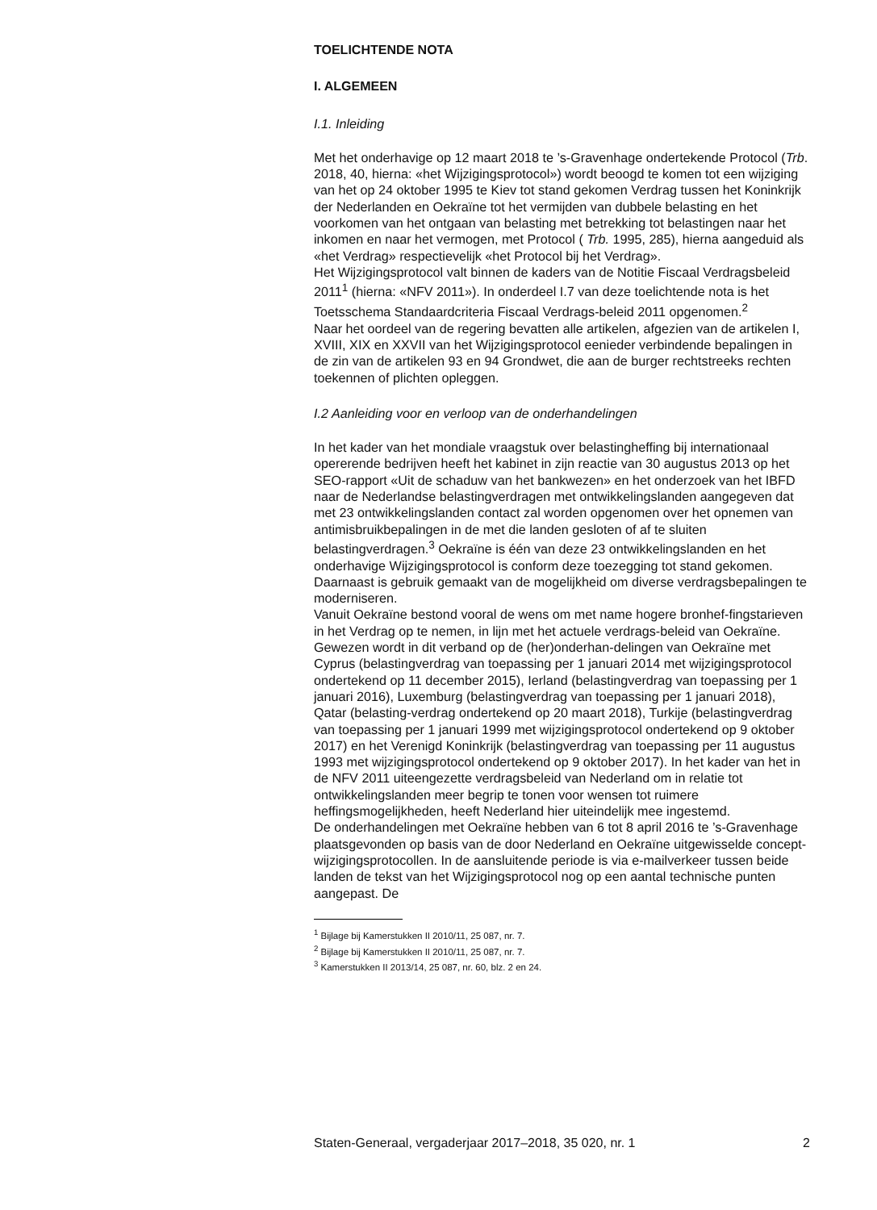TOELICHTENDE NOTA
I. ALGEMEEN
I.1. Inleiding
Met het onderhavige op 12 maart 2018 te ’s-Gravenhage ondertekende Protocol (Trb. 2018, 40, hierna: «het Wijzigingsprotocol») wordt beoogd te komen tot een wijziging van het op 24 oktober 1995 te Kiev tot stand gekomen Verdrag tussen het Koninkrijk der Nederlanden en Oekraïne tot het vermijden van dubbele belasting en het voorkomen van het ontgaan van belasting met betrekking tot belastingen naar het inkomen en naar het vermogen, met Protocol ( Trb. 1995, 285), hierna aangeduid als «het Verdrag» respectievelijk «het Protocol bij het Verdrag».
Het Wijzigingsprotocol valt binnen de kaders van de Notitie Fiscaal Verdragsbeleid 2011<sup>1</sup> (hierna: «NFV 2011»). In onderdeel I.7 van deze toelichtende nota is het Toetsschema Standaardcriteria Fiscaal Verdrags-beleid 2011 opgenomen.<sup>2</sup>
Naar het oordeel van de regering bevatten alle artikelen, afgezien van de artikelen I, XVIII, XIX en XXVII van het Wijzigingsprotocol eenieder verbindende bepalingen in de zin van de artikelen 93 en 94 Grondwet, die aan de burger rechtstreeks rechten toekennen of plichten opleggen.
I.2 Aanleiding voor en verloop van de onderhandelingen
In het kader van het mondiale vraagstuk over belastingheffing bij internationaal opererende bedrijven heeft het kabinet in zijn reactie van 30 augustus 2013 op het SEO-rapport «Uit de schaduw van het bankwezen» en het onderzoek van het IBFD naar de Nederlandse belastingverdragen met ontwikkelingslanden aangegeven dat met 23 ontwikkelingslanden contact zal worden opgenomen over het opnemen van antimisbruikbepalingen in de met die landen gesloten of af te sluiten belastingverdragen.<sup>3</sup> Oekraïne is één van deze 23 ontwikkelingslanden en het onderhavige Wijzigingsprotocol is conform deze toezegging tot stand gekomen. Daarnaast is gebruik gemaakt van de mogelijkheid om diverse verdragsbepalingen te moderniseren.
Vanuit Oekraïne bestond vooral de wens om met name hogere bronhef-fingstarieven in het Verdrag op te nemen, in lijn met het actuele verdrags-beleid van Oekraïne. Gewezen wordt in dit verband op de (her)onderhan-delingen van Oekraïne met Cyprus (belastingverdrag van toepassing per 1 januari 2014 met wijzigingsprotocol ondertekend op 11 december 2015), Ierland (belastingverdrag van toepassing per 1 januari 2016), Luxemburg (belastingverdrag van toepassing per 1 januari 2018), Qatar (belasting-verdrag ondertekend op 20 maart 2018), Turkije (belastingverdrag van toepassing per 1 januari 1999 met wijzigingsprotocol ondertekend op 9 oktober 2017) en het Verenigd Koninkrijk (belastingverdrag van toepassing per 11 augustus 1993 met wijzigingsprotocol ondertekend op 9 oktober 2017). In het kader van het in de NFV 2011 uiteengezette verdragsbeleid van Nederland om in relatie tot ontwikkelingslanden meer begrip te tonen voor wensen tot ruimere heffingsmogelijkheden, heeft Nederland hier uiteindelijk mee ingestemd.
De onderhandelingen met Oekraïne hebben van 6 tot 8 april 2016 te ’s-Gravenhage plaatsgevonden op basis van de door Nederland en Oekraïne uitgewisselde concept-wijzigingsprotocollen. In de aansluitende periode is via e-mailverkeer tussen beide landen de tekst van het Wijzigingsprotocol nog op een aantal technische punten aangepast. De
<sup>1</sup> Bijlage bij Kamerstukken II 2010/11, 25 087, nr. 7.
<sup>2</sup> Bijlage bij Kamerstukken II 2010/11, 25 087, nr. 7.
<sup>3</sup> Kamerstukken II 2013/14, 25 087, nr. 60, blz. 2 en 24.
Staten-Generaal, vergaderjaar 2017–2018, 35 020, nr. 1 2